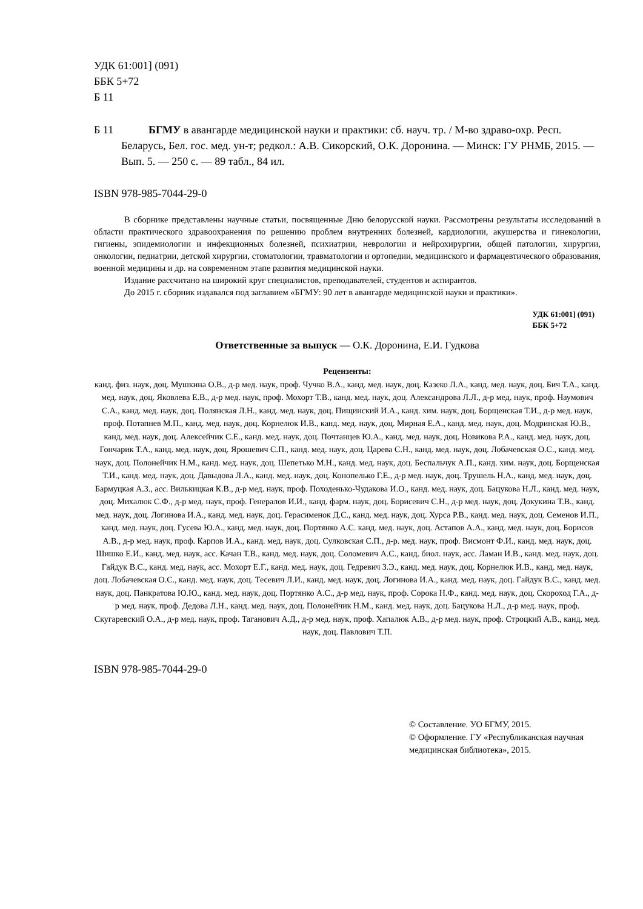УДК 61:001] (091)
ББК 5+72
Б 11
Б 11 БГМУ в авангарде медицинской науки и практики: сб. науч. тр. / М-во здраво-охр. Респ. Беларусь, Бел. гос. мед. ун-т; редкол.: А.В. Сикорский, О.К. Доронина. — Минск: ГУ РНМБ, 2015. — Вып. 5. — 250 с. — 89 табл., 84 ил.
ISBN 978-985-7044-29-0
В сборнике представлены научные статьи, посвященные Дню белорусской науки. Рассмотрены результаты исследований в области практического здравоохранения по решению проблем внутренних болезней, кардиологии, акушерства и гинекологии, гигиены, эпидемиологии и инфекционных болезней, психиатрии, неврологии и нейрохирургии, общей патологии, хирургии, онкологии, педиатрии, детской хирургии, стоматологии, травматологии и ортопедии, медицинского и фармацевтического образования, военной медицины и др. на современном этапе развития медицинской науки.
Издание рассчитано на широкий круг специалистов, преподавателей, студентов и аспирантов.
До 2015 г. сборник издавался под заглавием «БГМУ: 90 лет в авангарде медицинской науки и практики».
УДК 61:001] (091)
ББК 5+72
Ответственные за выпуск — О.К. Доронина, Е.И. Гудкова
Рецензенты:
канд. физ. наук, доц. Мушкина О.В., д-р мед. наук, проф. Чучко В.А., канд. мед. наук, доц. Казеко Л.А., канд. мед. наук, доц. Бич Т.А., канд. мед. наук, доц. Яковлева Е.В., д-р мед. наук, проф. Мохорт Т.В., канд. мед. наук, доц. Александрова Л.Л., д-р мед. наук, проф. Наумович С.А., канд. мед. наук, доц. Полянская Л.Н., канд. мед. наук, доц. Пищинский И.А., канд. хим. наук, доц. Борщенская Т.И., д-р мед. наук, проф. Потапнев М.П., канд. мед. наук, доц. Корнелюк И.В., канд. мед. наук, доц. Мирная Е.А., канд. мед. наук, доц. Модринская Ю.В., канд. мед. наук, доц. Алексейчик С.Е., канд. мед. наук, доц. Почтанцев Ю.А., канд. мед. наук, доц. Новикова Р.А., канд. мед. наук, доц. Гончарик Т.А., канд. мед. наук, доц. Ярошевич С.П., канд. мед. наук, доц. Царева С.Н., канд. мед. наук, доц. Лобачевская О.С., канд. мед. наук, доц. Полонейчик Н.М., канд. мед. наук, доц. Шепетько М.Н., канд. мед. наук, доц. Беспальчук А.П., канд. хим. наук, доц. Борщенская Т.И., канд. мед. наук, доц. Давыдова Л.А., канд. мед. наук, доц. Конопелько Г.Е., д-р мед. наук, доц. Трушель Н.А., канд. мед. наук, доц. Бармуцкая А.З., асс. Вилькицкая К.В., д-р мед. наук, проф. Походенько-Чудакова И.О., канд. мед. наук, доц. Бацукова Н.Л., канд. мед. наук, доц. Михалюк С.Ф., д-р мед. наук, проф. Генералов И.И., канд. фарм. наук, доц. Борисевич С.Н., д-р мед. наук, доц. Докукина Т.В., канд. мед. наук, доц. Логинова И.А., канд. мед. наук, доц. Герасименок Д.С., канд. мед. наук, доц. Хурса Р.В., канд. мед. наук, доц. Семенов И.П., канд. мед. наук, доц. Гусева Ю.А., канд. мед. наук, доц. Портянко А.С. канд. мед. наук, доц. Астапов А.А., канд. мед. наук, доц. Борисов А.В., д-р мед. наук, проф. Карпов И.А., канд. мед. наук, доц. Сулковская С.П., д-р. мед. наук, проф. Висмонт Ф.И., канд. мед. наук, доц. Шишко Е.И., канд. мед. наук, асс. Качан Т.В., канд. мед. наук, доц. Соломевич А.С., канд. биол. наук, асс. Ламан И.В., канд. мед. наук, доц. Гайдук В.С., канд. мед. наук, асс. Мохорт Е.Г., канд. мед. наук, доц. Гедревич З.Э., канд. мед. наук, доц. Корнелюк И.В., канд. мед. наук, доц. Лобачевская О.С., канд. мед. наук, доц. Тесевич Л.И., канд. мед. наук, доц. Логинова И.А., канд. мед. наук, доц. Гайдук В.С., канд. мед. наук, доц. Панкратова Ю.Ю., канд. мед. наук, доц. Портянко А.С., д-р мед. наук, проф. Сорока Н.Ф., канд. мед. наук, доц. Скороход Г.А., д-р мед. наук, проф. Дедова Л.Н., канд. мед. наук, доц. Полонейчик Н.М., канд. мед. наук, доц. Бацукова Н.Л., д-р мед. наук, проф. Скугаревский О.А., д-р мед. наук, проф. Таганович А.Д., д-р мед. наук, проф. Хапалюк А.В., д-р мед. наук, проф. Строцкий А.В., канд. мед. наук, доц. Павлович Т.П.
ISBN 978-985-7044-29-0
© Составление. УО БГМУ, 2015.
© Оформление. ГУ «Республиканская научная медицинская библиотека», 2015.